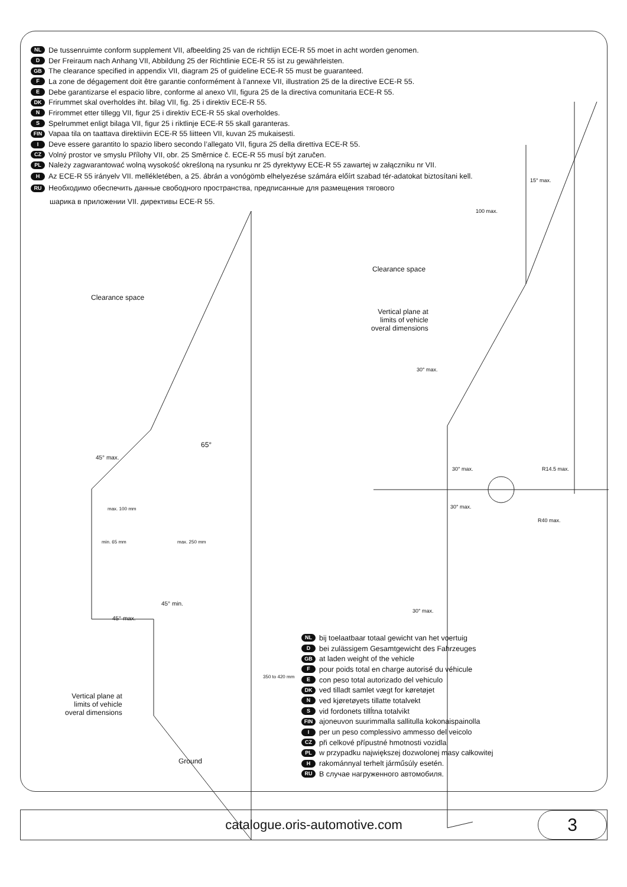NL De tussenruimte conform supplement VII, afbeelding 25 van de richtlijn ECE-R 55 moet in acht worden genomen.
D Der Freiraum nach Anhang VII, Abbildung 25 der Richtlinie ECE-R 55 ist zu gewährleisten.
GB The clearance specified in appendix VII, diagram 25 of guideline ECE-R 55 must be guaranteed.
F La zone de dégagement doit être garantie conformément à l’annexe VII, illustration 25 de la directive ECE-R 55.
E Debe garantizarse el espacio libre, conforme al anexo VII, figura 25 de la directiva comunitaria ECE-R 55.
DK Frirummet skal overholdes iht. bilag VII, fig. 25 i direktiv ECE-R 55.
N Frirommet etter tillegg VII, figur 25 i direktiv ECE-R 55 skal overholdes.
S Spelrummet enligt bilaga VII, figur 25 i riktlinje ECE-R 55 skall garanteras.
FIN Vapaa tila on taattava direktiivin ECE-R 55 liitteen VII, kuvan 25 mukaisesti.
I Deve essere garantito lo spazio libero secondo l’allegato VII, figura 25 della direttiva ECE-R 55.
CZ Volný prostor ve smyslu Přílohy VII, obr. 25 Směrnice č. ECE-R 55 musí být zaručen.
PL Należy zagwarantować wolną wysokość określoną na rysunku nr 25 dyrektywy ECE-R 55 zawartej w załączniku nr VII.
H Az ECE-R 55 irányelv VII. mellékletében, a 25. ábrán a vonógömb elhelyezése számára előírt szabad tér-adatokat biztosítani kell.
RU Необходимо обеспечить данные свободного пространства, предписанные для размещения тягового
шарика в приложении VII. директивы ECE-R 55.
Clearance space
Clearance space
Vertical plane at
limits of vehicle
overal dimensions
Vertical plane at
limits of vehicle
overal dimensions
Ground
65°
45° max.
max. 100 mm
min. 65 mm max. 250 mm
45° min.
45° max.
350 to 420 mm
15° max.
100 max.
30° max.
30° max.
30° max.
R14.5 max.
R40 max.
30° max.
NL bij toelaatbaar totaal gewicht van het voertuig
Dbei zulässigem Gesamtgewicht des Fahrzeuges
GB at laden weight of the vehicle
Fpour poids total en charge autorisé du véhicule
Econ peso total autorizado del vehiculo
DK ved tilladt samlet vægt for køretøjet
Nved kjøretøyets tillatte totalvekt
Svid fordonets tillĺtna totalvikt
FIN ajoneuvon suurimmalla sallitulla kokonaispainolla
Iper un peso complessivo ammesso del veicolo
CZ při celkové přípustné hmotnosti vozidla
PL w przypadku największej dozwolonej masy całkowitej
Hrakománnyal terhelt járműsúly esetén.
RU В случае нагруженного автомобиля.
catalogue.oris-automotive.com
3